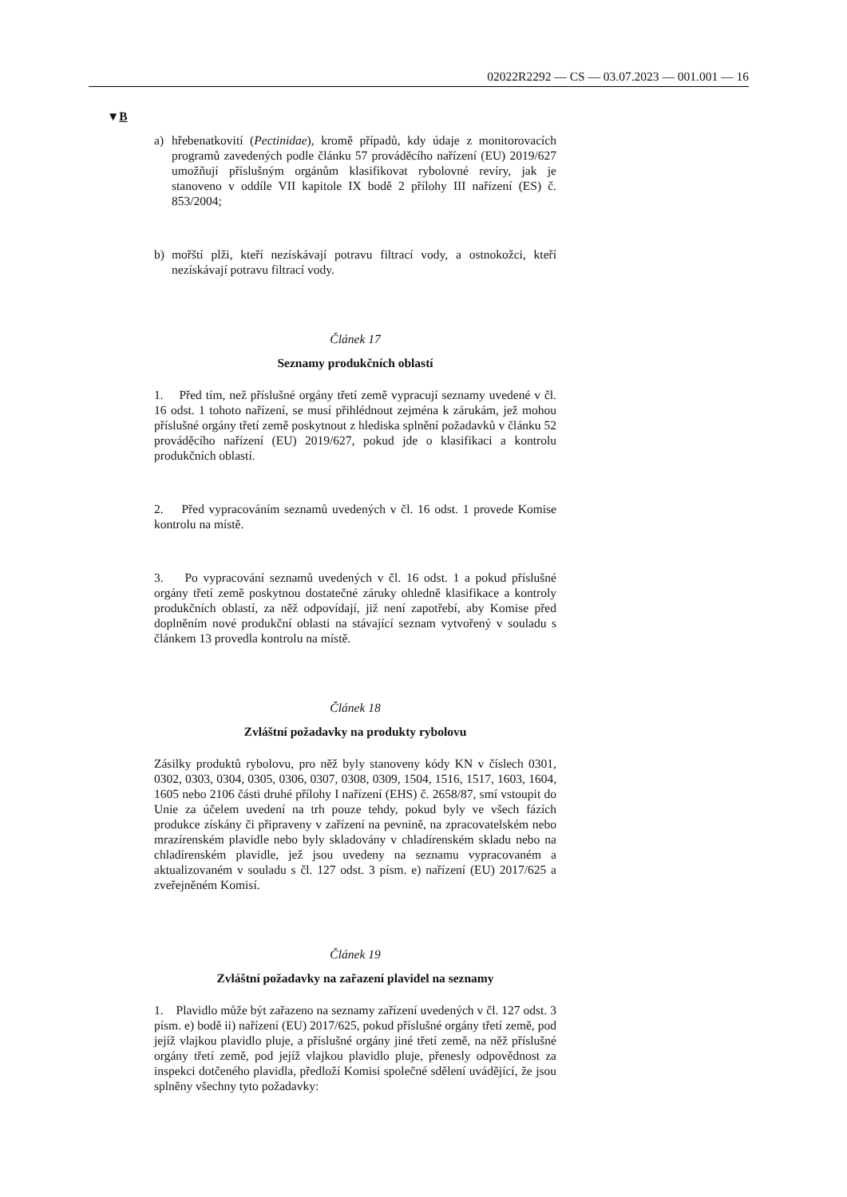02022R2292 — CS — 03.07.2023 — 001.001 — 16
▼B
a) hřebenatkovití (Pectinidae), kromě případů, kdy údaje z monitorovacích programů zavedených podle článku 57 prováděcího nařízení (EU) 2019/627 umožňují příslušným orgánům klasifikovat rybolovné revíry, jak je stanoveno v oddíle VII kapitole IX bodě 2 přílohy III nařízení (ES) č. 853/2004;
b) mořští plži, kteří nezískávají potravu filtrací vody, a ostnokožci, kteří nezískávají potravu filtrací vody.
Článek 17
Seznamy produkčních oblastí
1. Před tím, než příslušné orgány třetí země vypracují seznamy uvedené v čl. 16 odst. 1 tohoto nařízení, se musí přihlédnout zejména k zárukám, jež mohou příslušné orgány třetí země poskytnout z hlediska splnění požadavků v článku 52 prováděcího nařízení (EU) 2019/627, pokud jde o klasifikaci a kontrolu produkčních oblastí.
2. Před vypracováním seznamů uvedených v čl. 16 odst. 1 provede Komise kontrolu na místě.
3. Po vypracování seznamů uvedených v čl. 16 odst. 1 a pokud příslušné orgány třetí země poskytnou dostatečné záruky ohledně klasifikace a kontroly produkčních oblastí, za něž odpovídají, již není zapotřebí, aby Komise před doplněním nové produkční oblasti na stávající seznam vytvořený v souladu s článkem 13 provedla kontrolu na místě.
Článek 18
Zvláštní požadavky na produkty rybolovu
Zásilky produktů rybolovu, pro něž byly stanoveny kódy KN v číslech 0301, 0302, 0303, 0304, 0305, 0306, 0307, 0308, 0309, 1504, 1516, 1517, 1603, 1604, 1605 nebo 2106 části druhé přílohy I nařízení (EHS) č. 2658/87, smí vstoupit do Unie za účelem uvedení na trh pouze tehdy, pokud byly ve všech fázích produkce získány či připraveny v zařízení na pevnině, na zpracovatelském nebo mrazírenském plavidle nebo byly skladovány v chladírenském skladu nebo na chladírenském plavidle, jež jsou uvedeny na seznamu vypracovaném a aktualizovaném v souladu s čl. 127 odst. 3 písm. e) nařízení (EU) 2017/625 a zveřejněném Komisí.
Článek 19
Zvláštní požadavky na zařazení plavidel na seznamy
1. Plavidlo může být zařazeno na seznamy zařízení uvedených v čl. 127 odst. 3 písm. e) bodě ii) nařízení (EU) 2017/625, pokud příslušné orgány třetí země, pod jejíž vlajkou plavidlo pluje, a příslušné orgány jiné třetí země, na něž příslušné orgány třetí země, pod jejíž vlajkou plavidlo pluje, přenesly odpovědnost za inspekci dotčeného plavidla, předloží Komisi společné sdělení uvádějící, že jsou splněny všechny tyto požadavky: